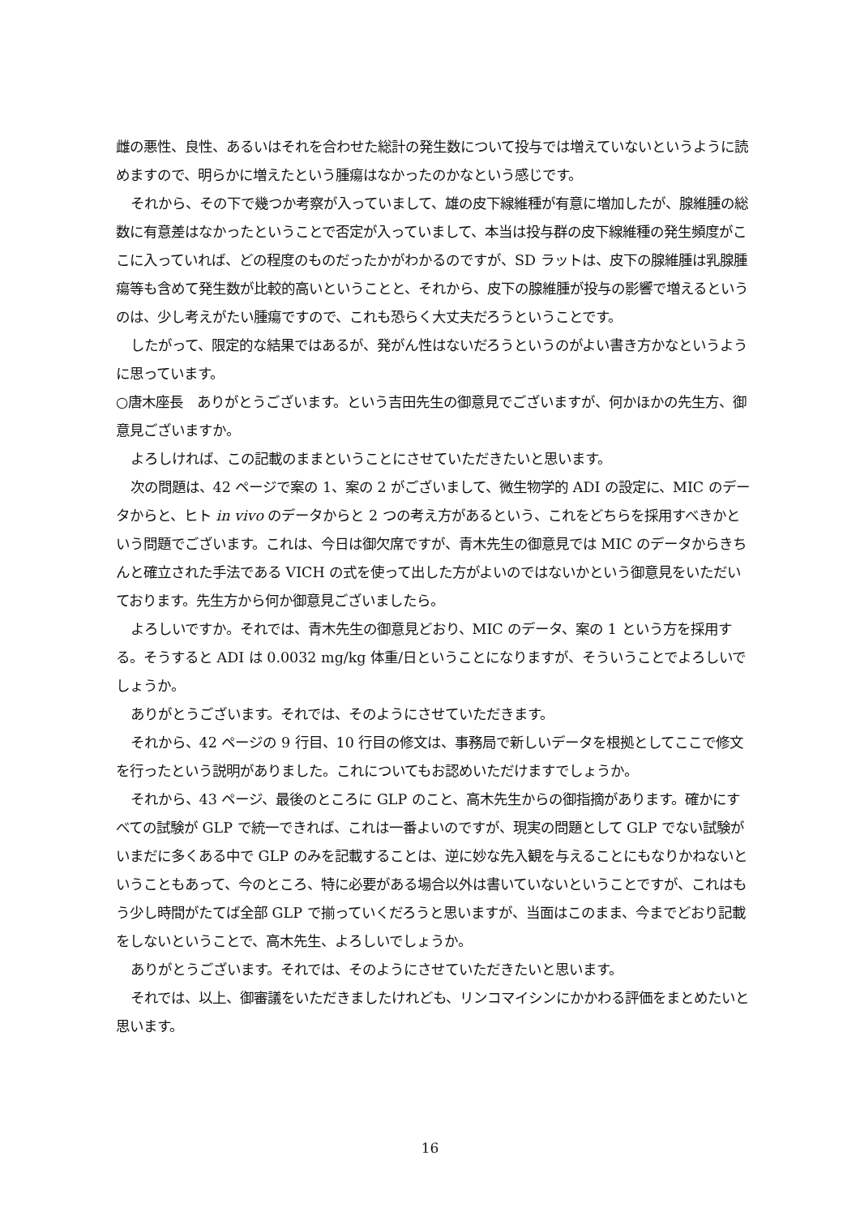雌の悪性、良性、あるいはそれを合わせた総計の発生数について投与では増えていないというように読めますので、明らかに増えたという腫瘍はなかったのかなという感じです。
それから、その下で幾つか考察が入っていまして、雄の皮下線維種が有意に増加したが、腺維腫の総数に有意差はなかったということで否定が入っていまして、本当は投与群の皮下線維種の発生頻度がここに入っていれば、どの程度のものだったかがわかるのですが、SD ラットは、皮下の腺維腫は乳腺腫瘍等も含めて発生数が比較的高いということと、それから、皮下の腺維腫が投与の影響で増えるというのは、少し考えがたい腫瘍ですので、これも恐らく大丈夫だろうということです。
したがって、限定的な結果ではあるが、発がん性はないだろうというのがよい書き方かなというように思っています。
○唐木座長　ありがとうございます。という吉田先生の御意見でございますが、何かほかの先生方、御意見ございますか。
よろしければ、この記載のままということにさせていただきたいと思います。
次の問題は、42 ページで案の 1、案の 2 がございまして、微生物学的 ADI の設定に、MIC のデータからと、ヒト in vivo のデータからと 2 つの考え方があるという、これをどちらを採用すべきかという問題でございます。これは、今日は御欠席ですが、青木先生の御意見では MIC のデータからきちんと確立された手法である VICH の式を使って出した方がよいのではないかという御意見をいただいております。先生方から何か御意見ございましたら。
よろしいですか。それでは、青木先生の御意見どおり、MIC のデータ、案の 1 という方を採用する。そうすると ADI は 0.0032 mg/kg 体重/日ということになりますが、そういうことでよろしいでしょうか。
ありがとうございます。それでは、そのようにさせていただきます。
それから、42 ページの 9 行目、10 行目の修文は、事務局で新しいデータを根拠としてここで修文を行ったという説明がありました。これについてもお認めいただけますでしょうか。
それから、43 ページ、最後のところに GLP のこと、高木先生からの御指摘があります。確かにすべての試験が GLP で統一できれば、これは一番よいのですが、現実の問題として GLP でない試験がいまだに多くある中で GLP のみを記載することは、逆に妙な先入観を与えることにもなりかねないということもあって、今のところ、特に必要がある場合以外は書いていないということですが、これはもう少し時間がたてば全部 GLP で揃っていくだろうと思いますが、当面はこのまま、今までどおり記載をしないということで、高木先生、よろしいでしょうか。
ありがとうございます。それでは、そのようにさせていただきたいと思います。
それでは、以上、御審議をいただきましたけれども、リンコマイシンにかかわる評価をまとめたいと思います。
16